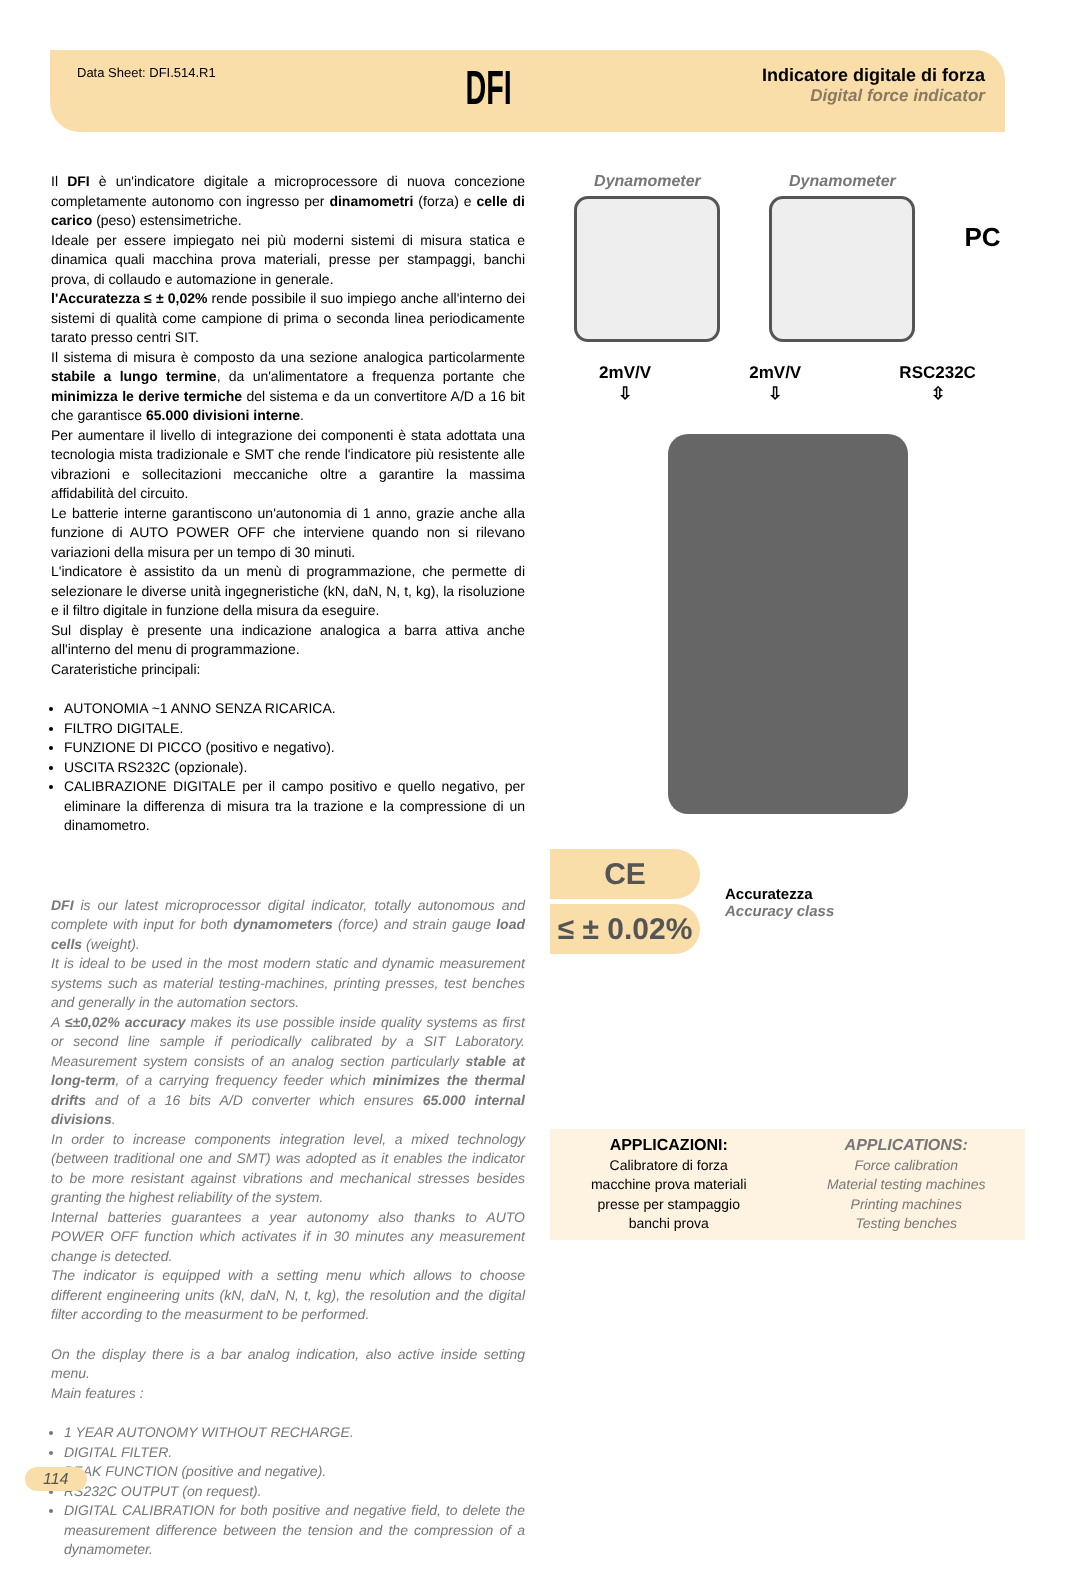Data Sheet: DFI.514.R1
DFI
Indicatore digitale di forza
Digital force indicator
Il DFI è un'indicatore digitale a microprocessore di nuova concezione completamente autonomo con ingresso per dinamometri (forza) e celle di carico (peso) estensimetriche.
Ideale per essere impiegato nei più moderni sistemi di misura statica e dinamica quali macchina prova materiali, presse per stampaggi, banchi prova, di collaudo e automazione in generale.
l'Accuratezza ≤ ± 0,02% rende possibile il suo impiego anche all'interno dei sistemi di qualità come campione di prima o seconda linea periodicamente tarato presso centri SIT.
Il sistema di misura è composto da una sezione analogica particolarmente stabile a lungo termine, da un'alimentatore a frequenza portante che minimizza le derive termiche del sistema e da un convertitore A/D a 16 bit che garantisce 65.000 divisioni interne.
Per aumentare il livello di integrazione dei componenti è stata adottata una tecnologia mista tradizionale e SMT che rende l'indicatore più resistente alle vibrazioni e sollecitazioni meccaniche oltre a garantire la massima affidabilità del circuito.
Le batterie interne garantiscono un'autonomia di 1 anno, grazie anche alla funzione di AUTO POWER OFF che interviene quando non si rilevano variazioni della misura per un tempo di 30 minuti.
L'indicatore è assistito da un menù di programmazione, che permette di selezionare le diverse unità ingegneristiche (kN, daN, N, t, kg), la risoluzione e il filtro digitale in funzione della misura da eseguire.
Sul display è presente una indicazione analogica a barra attiva anche all'interno del menu di programmazione.
Carateristiche principali:
AUTONOMIA ~1 ANNO SENZA RICARICA.
FILTRO DIGITALE.
FUNZIONE DI PICCO (positivo e negativo).
USCITA RS232C (opzionale).
CALIBRAZIONE DIGITALE per il campo positivo e quello negativo, per eliminare la differenza di misura tra la trazione e la compressione di un dinamometro.
DFI is our latest microprocessor digital indicator, totally autonomous and complete with input for both dynamometers (force) and strain gauge load cells (weight).
It is ideal to be used in the most modern static and dynamic measurement systems such as material testing-machines, printing presses, test benches and generally in the automation sectors.
A ≤±0,02% accuracy makes its use possible inside quality systems as first or second line sample if periodically calibrated by a SIT Laboratory. Measurement system consists of an analog section particularly stable at long-term, of a carrying frequency feeder which minimizes the thermal drifts and of a 16 bits A/D converter which ensures 65.000 internal divisions.
In order to increase components integration level, a mixed technology (between traditional one and SMT) was adopted as it enables the indicator to be more resistant against vibrations and mechanical stresses besides granting the highest reliability of the system.
Internal batteries guarantees a year autonomy also thanks to AUTO POWER OFF function which activates if in 30 minutes any measurement change is detected.
The indicator is equipped with a setting menu which allows to choose different engineering units (kN, daN, N, t, kg), the resolution and the digital filter according to the measurment to be performed.
On the display there is a bar analog indication, also active inside setting menu.
Main features :
1 YEAR AUTONOMY WITHOUT RECHARGE.
DIGITAL FILTER.
PEAK FUNCTION (positive and negative).
RS232C OUTPUT (on request).
DIGITAL CALIBRATION for both positive and negative field, to delete the measurement difference between the tension and the compression of a dynamometer.
Dynamometer Dynamometer
PC
2mV/V
⇩
2mV/V
⇩
RSC232C
⇳
CE
≤ ± 0.02%
Accuratezza
Accuracy class
APPLICAZIONI:
Calibratore di forza
macchine prova materiali
presse per stampaggio
banchi prova
APPLICATIONS:
Force calibration
Material testing machines
Printing machines
Testing benches
114